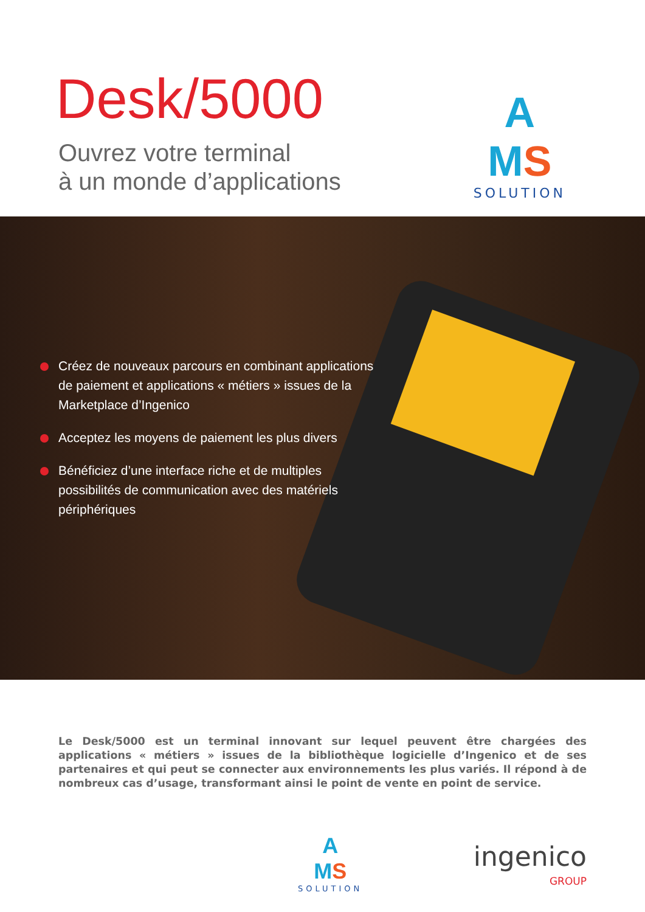Desk/5000
Ouvrez votre terminal
à un monde d’applications
A
MS
SOLUTION
Créez de nouveaux parcours en combinant applications de paiement et applications « métiers » issues de la Marketplace d’Ingenico
Acceptez les moyens de paiement les plus divers
Bénéficiez d’une interface riche et de multiples possibilités de communication avec des matériels périphériques
Le Desk/5000 est un terminal innovant sur lequel peuvent être chargées des applications « métiers » issues de la bibliothèque logicielle d’Ingenico et de ses partenaires et qui peut se connecter aux environnements les plus variés. Il répond à de nombreux cas d’usage, transformant ainsi le point de vente en point de service.
A
MS
SOLUTION
ingenico
GROUP